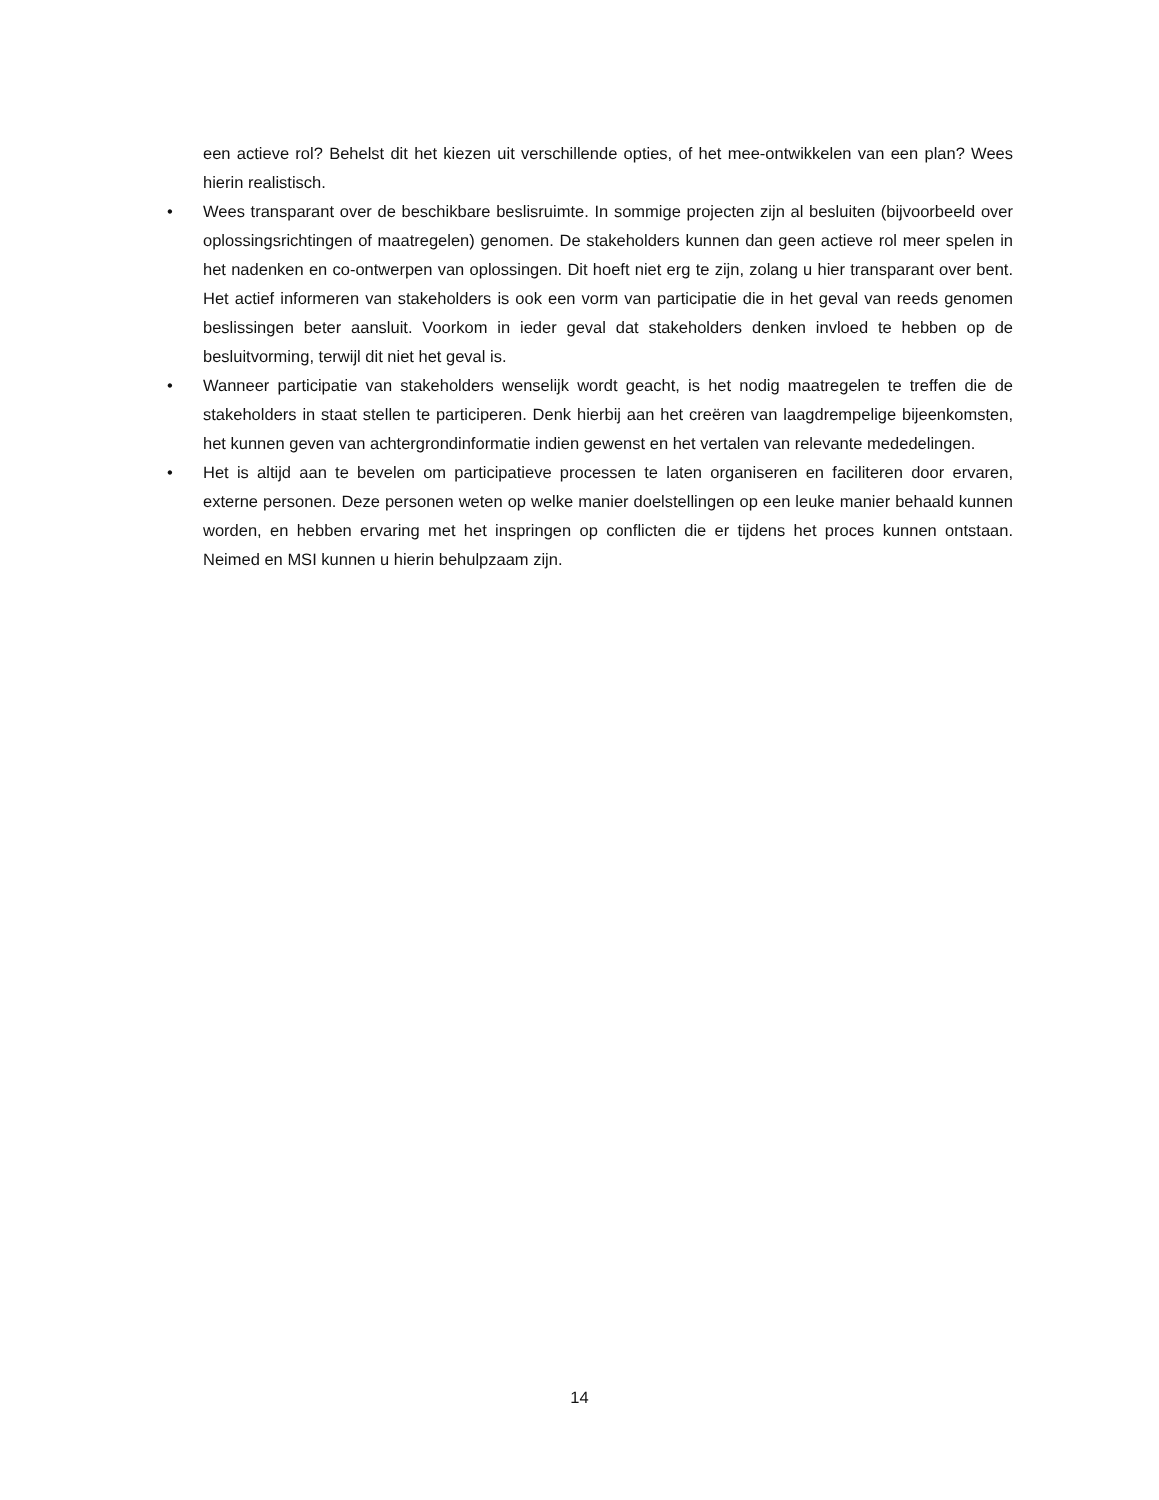een actieve rol? Behelst dit het kiezen uit verschillende opties, of het mee-ontwikkelen van een plan? Wees hierin realistisch.
• Wees transparant over de beschikbare beslisruimte. In sommige projecten zijn al besluiten (bijvoorbeeld over oplossingsrichtingen of maatregelen) genomen. De stakeholders kunnen dan geen actieve rol meer spelen in het nadenken en co-ontwerpen van oplossingen. Dit hoeft niet erg te zijn, zolang u hier transparant over bent. Het actief informeren van stakeholders is ook een vorm van participatie die in het geval van reeds genomen beslissingen beter aansluit. Voorkom in ieder geval dat stakeholders denken invloed te hebben op de besluitvorming, terwijl dit niet het geval is.
• Wanneer participatie van stakeholders wenselijk wordt geacht, is het nodig maatregelen te treffen die de stakeholders in staat stellen te participeren. Denk hierbij aan het creëren van laagdrempelige bijeenkomsten, het kunnen geven van achtergrondinformatie indien gewenst en het vertalen van relevante mededelingen.
• Het is altijd aan te bevelen om participatieve processen te laten organiseren en faciliteren door ervaren, externe personen. Deze personen weten op welke manier doelstellingen op een leuke manier behaald kunnen worden, en hebben ervaring met het inspringen op conflicten die er tijdens het proces kunnen ontstaan. Neimed en MSI kunnen u hierin behulpzaam zijn.
14